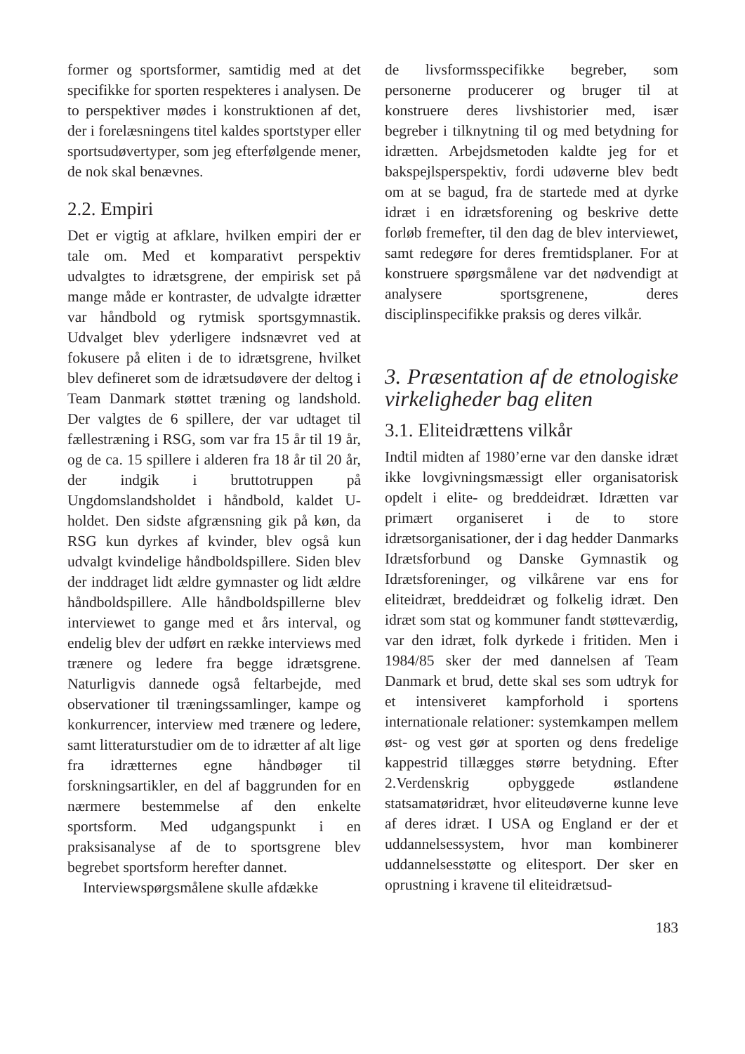former og sportsformer, samtidig med at det specifikke for sporten respekteres i analysen. De to perspektiver mødes i konstruktionen af det, der i forelæsningens titel kaldes sportstyper eller sportsudøvertyper, som jeg efterfølgende mener, de nok skal benævnes.
2.2. Empiri
Det er vigtig at afklare, hvilken empiri der er tale om. Med et komparativt perspektiv udvalgtes to idrætsgrene, der empirisk set på mange måde er kontraster, de udvalgte idrætter var håndbold og rytmisk sportsgymnastik. Udvalget blev yderligere indsnævret ved at fokusere på eliten i de to idrætsgrene, hvilket blev defineret som de idrætsudøvere der deltog i Team Danmark støttet træning og landshold. Der valgtes de 6 spillere, der var udtaget til fællestræning i RSG, som var fra 15 år til 19 år, og de ca. 15 spillere i alderen fra 18 år til 20 år, der indgik i bruttotruppen på Ungdomslandsholdet i håndbold, kaldet U-holdet. Den sidste afgrænsning gik på køn, da RSG kun dyrkes af kvinder, blev også kun udvalgt kvindelige håndboldspillere. Siden blev der inddraget lidt ældre gymnaster og lidt ældre håndboldspillere. Alle håndboldspillerne blev interviewet to gange med et års interval, og endelig blev der udført en række interviews med trænere og ledere fra begge idrætsgrene. Naturligvis dannede også feltarbejde, med observationer til træningssamlinger, kampe og konkurrencer, interview med trænere og ledere, samt litteraturstudier om de to idrætter af alt lige fra idrætternes egne håndbøger til forskningsartikler, en del af baggrunden for en nærmere bestemmelse af den enkelte sportsform. Med udgangspunkt i en praksisanalyse af de to sportsgrene blev begrebet sportsform herefter dannet.
Interviewspørgsmålene skulle afdække
de livsformsspecifikke begreber, som personerne producerer og bruger til at konstruere deres livshistorier med, især begreber i tilknytning til og med betydning for idrætten. Arbejdsmetoden kaldte jeg for et bakspejlsperspektiv, fordi udøverne blev bedt om at se bagud, fra de startede med at dyrke idræt i en idrætsforening og beskrive dette forløb fremefter, til den dag de blev interviewet, samt redegøre for deres fremtidsplaner. For at konstruere spørgsmålene var det nødvendigt at analysere sportsgrenene, deres disciplinspecifikke praksis og deres vilkår.
3. Præsentation af de etnologiske virkeligheder bag eliten
3.1. Eliteidrættens vilkår
Indtil midten af 1980’erne var den danske idræt ikke lovgivningsmæssigt eller organisatorisk opdelt i elite- og breddeidræt. Idrætten var primært organiseret i de to store idrætsorganisationer, der i dag hedder Danmarks Idrætsforbund og Danske Gymnastik og Idrætsforeninger, og vilkårene var ens for eliteidræt, breddeidræt og folkelig idræt. Den idræt som stat og kommuner fandt støtteværdig, var den idræt, folk dyrkede i fritiden. Men i 1984/85 sker der med dannelsen af Team Danmark et brud, dette skal ses som udtryk for et intensiveret kampforhold i sportens internationale relationer: systemkampen mellem øst- og vest gør at sporten og dens fredelige kappestrid tillægges større betydning. Efter 2.Verdenskrig opbyggede østlandene statsamatøridræt, hvor eliteudøverne kunne leve af deres idræt. I USA og England er der et uddannelsessystem, hvor man kombinerer uddannelsesstøtte og elitesport. Der sker en oprustning i kravene til eliteidrætsud-
183